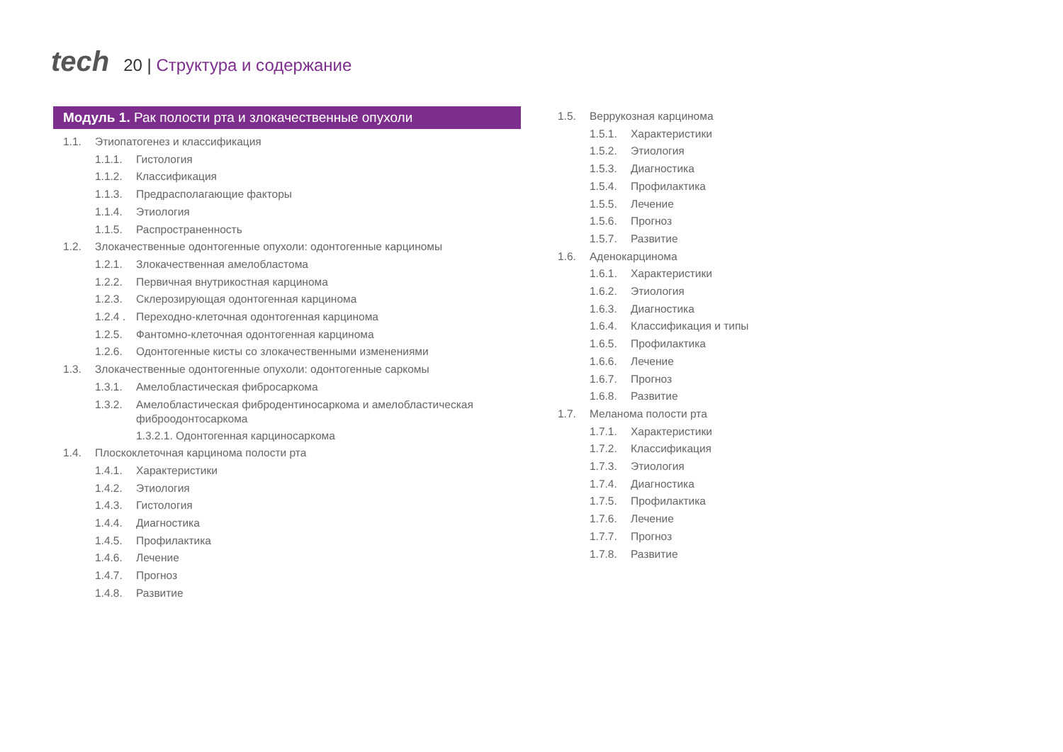tech
20 | Структура и содержание
Модуль 1. Рак полости рта и злокачественные опухоли
1.1. Этиопатогенез и классификация
1.1.1. Гистология
1.1.2. Классификация
1.1.3. Предрасполагающие факторы
1.1.4. Этиология
1.1.5. Распространенность
1.2. Злокачественные одонтогенные опухоли: одонтогенные карциномы
1.2.1. Злокачественная амелобластома
1.2.2. Первичная внутрикостная карцинома
1.2.3. Склерозирующая одонтогенная карцинома
1.2.4 . Переходно-клеточная одонтогенная карцинома
1.2.5. Фантомно-клеточная одонтогенная карцинома
1.2.6. Одонтогенные кисты со злокачественными изменениями
1.3. Злокачественные одонтогенные опухоли: одонтогенные саркомы
1.3.1. Амелобластическая фибросаркома
1.3.2. Амелобластическая фибродентиносаркома и амелобластическая фиброодонтосаркома
1.3.2.1. Одонтогенная карциносаркома
1.4. Плоскоклеточная карцинома полости рта
1.4.1. Характеристики
1.4.2. Этиология
1.4.3. Гистология
1.4.4. Диагностика
1.4.5. Профилактика
1.4.6. Лечение
1.4.7. Прогноз
1.4.8. Развитие
1.5. Веррукозная карцинома
1.5.1. Характеристики
1.5.2. Этиология
1.5.3. Диагностика
1.5.4. Профилактика
1.5.5. Лечение
1.5.6. Прогноз
1.5.7. Развитие
1.6. Аденокарцинома
1.6.1. Характеристики
1.6.2. Этиология
1.6.3. Диагностика
1.6.4. Классификация и типы
1.6.5. Профилактика
1.6.6. Лечение
1.6.7. Прогноз
1.6.8. Развитие
1.7. Меланома полости рта
1.7.1. Характеристики
1.7.2. Классификация
1.7.3. Этиология
1.7.4. Диагностика
1.7.5. Профилактика
1.7.6. Лечение
1.7.7. Прогноз
1.7.8. Развитие